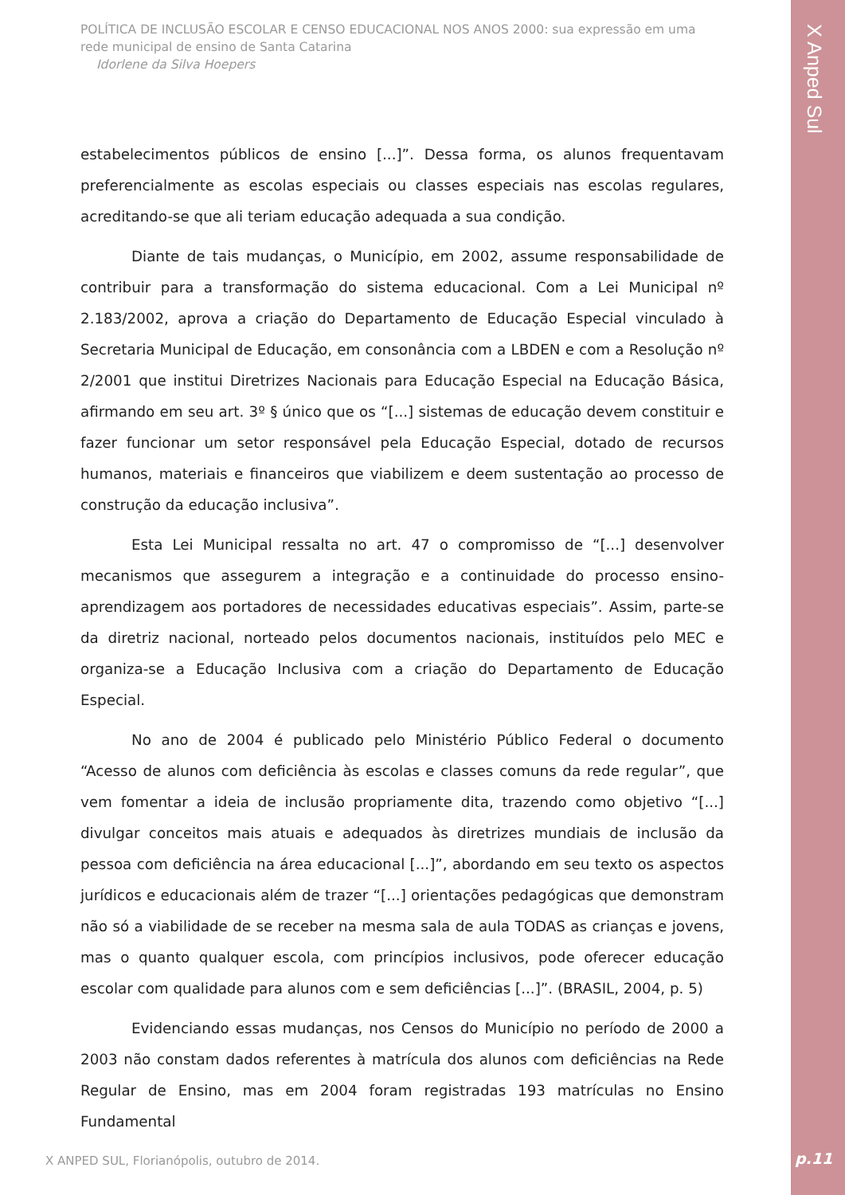POLÍTICA DE INCLUSÃO ESCOLAR E CENSO EDUCACIONAL NOS ANOS 2000: sua expressão em uma rede municipal de ensino de Santa Catarina
Idorlene da Silva Hoepers
X Anped Sul
estabelecimentos públicos de ensino [...]”. Dessa forma, os alunos frequentavam preferencialmente as escolas especiais ou classes especiais nas escolas regulares, acreditando-se que ali teriam educação adequada a sua condição.
Diante de tais mudanças, o Município, em 2002, assume responsabilidade de contribuir para a transformação do sistema educacional. Com a Lei Municipal nº 2.183/2002, aprova a criação do Departamento de Educação Especial vinculado à Secretaria Municipal de Educação, em consonância com a LBDEN e com a Resolução nº 2/2001 que institui Diretrizes Nacionais para Educação Especial na Educação Básica, afirmando em seu art. 3º § único que os “[...] sistemas de educação devem constituir e fazer funcionar um setor responsável pela Educação Especial, dotado de recursos humanos, materiais e financeiros que viabilizem e deem sustentação ao processo de construção da educação inclusiva”.
Esta Lei Municipal ressalta no art. 47 o compromisso de “[...] desenvolver mecanismos que assegurem a integração e a continuidade do processo ensino-aprendizagem aos portadores de necessidades educativas especiais”. Assim, parte-se da diretriz nacional, norteado pelos documentos nacionais, instituídos pelo MEC e organiza-se a Educação Inclusiva com a criação do Departamento de Educação Especial.
No ano de 2004 é publicado pelo Ministério Público Federal o documento “Acesso de alunos com deficiência às escolas e classes comuns da rede regular”, que vem fomentar a ideia de inclusão propriamente dita, trazendo como objetivo “[...] divulgar conceitos mais atuais e adequados às diretrizes mundiais de inclusão da pessoa com deficiência na área educacional [...]”, abordando em seu texto os aspectos jurídicos e educacionais além de trazer “[...] orientações pedagógicas que demonstram não só a viabilidade de se receber na mesma sala de aula TODAS as crianças e jovens, mas o quanto qualquer escola, com princípios inclusivos, pode oferecer educação escolar com qualidade para alunos com e sem deficiências [...]”. (BRASIL, 2004, p. 5)
Evidenciando essas mudanças, nos Censos do Município no período de 2000 a 2003 não constam dados referentes à matrícula dos alunos com deficiências na Rede Regular de Ensino, mas em 2004 foram registradas 193 matrículas no Ensino Fundamental
X ANPED SUL, Florianópolis, outubro de 2014.
p.11